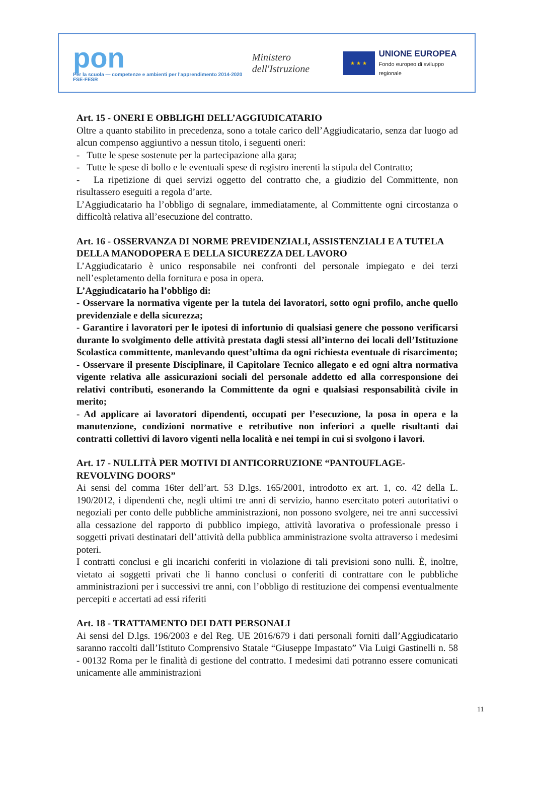pon
Per la scuola — competenze e ambienti per l'apprendimento 2014-2020 FSE-FESR
Ministero dell'Istruzione
★ ★ ★
UNIONE EUROPEA
Fondo europeo di sviluppo regionale
Art. 15 - ONERI E OBBLIGHI DELL’AGGIUDICATARIO
Oltre a quanto stabilito in precedenza, sono a totale carico dell’Aggiudicatario, senza dar luogo ad alcun compenso aggiuntivo a nessun titolo, i seguenti oneri:
- Tutte le spese sostenute per la partecipazione alla gara;
- Tutte le spese di bollo e le eventuali spese di registro inerenti la stipula del Contratto;
- La ripetizione di quei servizi oggetto del contratto che, a giudizio del Committente, non risultassero eseguiti a regola d’arte.
L’Aggiudicatario ha l’obbligo di segnalare, immediatamente, al Committente ogni circostanza o difficoltà relativa all’esecuzione del contratto.
Art. 16 - OSSERVANZA DI NORME PREVIDENZIALI, ASSISTENZIALI E A TUTELA DELLA MANODOPERA E DELLA SICUREZZA DEL LAVORO
L’Aggiudicatario è unico responsabile nei confronti del personale impiegato e dei terzi nell’espletamento della fornitura e posa in opera.
L’Aggiudicatario ha l’obbligo di:
- Osservare la normativa vigente per la tutela dei lavoratori, sotto ogni profilo, anche quello previdenziale e della sicurezza;
- Garantire i lavoratori per le ipotesi di infortunio di qualsiasi genere che possono verificarsi durante lo svolgimento delle attività prestata dagli stessi all’interno dei locali dell’Istituzione Scolastica committente, manlevando quest’ultima da ogni richiesta eventuale di risarcimento;
- Osservare il presente Disciplinare, il Capitolare Tecnico allegato e ed ogni altra normativa vigente relativa alle assicurazioni sociali del personale addetto ed alla corresponsione dei relativi contributi, esonerando la Committente da ogni e qualsiasi responsabilità civile in merito;
- Ad applicare ai lavoratori dipendenti, occupati per l’esecuzione, la posa in opera e la manutenzione, condizioni normative e retributive non inferiori a quelle risultanti dai contratti collettivi di lavoro vigenti nella località e nei tempi in cui si svolgono i lavori.
Art. 17 - NULLITÀ PER MOTIVI DI ANTICORRUZIONE “PANTOUFLAGE-REVOLVING DOORS”
Ai sensi del comma 16ter dell’art. 53 D.lgs. 165/2001, introdotto ex art. 1, co. 42 della L. 190/2012, i dipendenti che, negli ultimi tre anni di servizio, hanno esercitato poteri autoritativi o negoziali per conto delle pubbliche amministrazioni, non possono svolgere, nei tre anni successivi alla cessazione del rapporto di pubblico impiego, attività lavorativa o professionale presso i soggetti privati destinatari dell’attività della pubblica amministrazione svolta attraverso i medesimi poteri.
I contratti conclusi e gli incarichi conferiti in violazione di tali previsioni sono nulli. È, inoltre, vietato ai soggetti privati che li hanno conclusi o conferiti di contrattare con le pubbliche amministrazioni per i successivi tre anni, con l’obbligo di restituzione dei compensi eventualmente percepiti e accertati ad essi riferiti
Art. 18 - TRATTAMENTO DEI DATI PERSONALI
Ai sensi del D.lgs. 196/2003 e del Reg. UE 2016/679 i dati personali forniti dall’Aggiudicatario saranno raccolti dall’Istituto Comprensivo Statale “Giuseppe Impastato” Via Luigi Gastinelli n. 58 - 00132 Roma per le finalità di gestione del contratto. I medesimi dati potranno essere comunicati unicamente alle amministrazioni
11